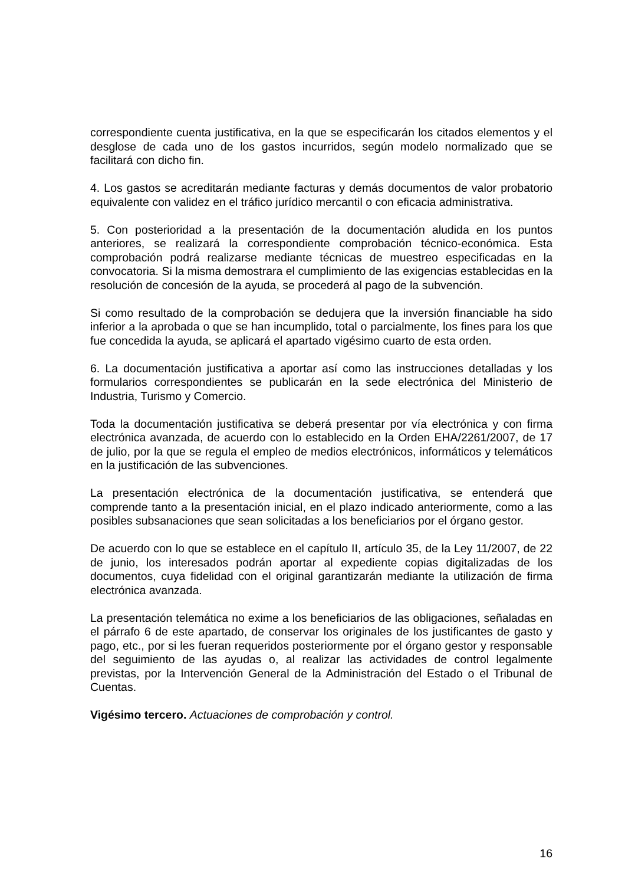correspondiente cuenta justificativa, en la que se especificarán los citados elementos y el desglose de cada uno de los gastos incurridos, según modelo normalizado que se facilitará con dicho fin.
4. Los gastos se acreditarán mediante facturas y demás documentos de valor probatorio equivalente con validez en el tráfico jurídico mercantil o con eficacia administrativa.
5. Con posterioridad a la presentación de la documentación aludida en los puntos anteriores, se realizará la correspondiente comprobación técnico-económica. Esta comprobación podrá realizarse mediante técnicas de muestreo especificadas en la convocatoria. Si la misma demostrara el cumplimiento de las exigencias establecidas en la resolución de concesión de la ayuda, se procederá al pago de la subvención.
Si como resultado de la comprobación se dedujera que la inversión financiable ha sido inferior a la aprobada o que se han incumplido, total o parcialmente, los fines para los que fue concedida la ayuda, se aplicará el apartado vigésimo cuarto de esta orden.
6. La documentación justificativa a aportar así como las instrucciones detalladas y los formularios correspondientes se publicarán en la sede electrónica del Ministerio de Industria, Turismo y Comercio.
Toda la documentación justificativa se deberá presentar por vía electrónica y con firma electrónica avanzada, de acuerdo con lo establecido en la Orden EHA/2261/2007, de 17 de julio, por la que se regula el empleo de medios electrónicos, informáticos y telemáticos en la justificación de las subvenciones.
La presentación electrónica de la documentación justificativa, se entenderá que comprende tanto a la presentación inicial, en el plazo indicado anteriormente, como a las posibles subsanaciones que sean solicitadas a los beneficiarios por el órgano gestor.
De acuerdo con lo que se establece en el capítulo II, artículo 35, de la Ley 11/2007, de 22 de junio, los interesados podrán aportar al expediente copias digitalizadas de los documentos, cuya fidelidad con el original garantizarán mediante la utilización de firma electrónica avanzada.
La presentación telemática no exime a los beneficiarios de las obligaciones, señaladas en el párrafo 6 de este apartado, de conservar los originales de los justificantes de gasto y pago, etc., por si les fueran requeridos posteriormente por el órgano gestor y responsable del seguimiento de las ayudas o, al realizar las actividades de control legalmente previstas, por la Intervención General de la Administración del Estado o el Tribunal de Cuentas.
Vigésimo tercero. Actuaciones de comprobación y control.
16